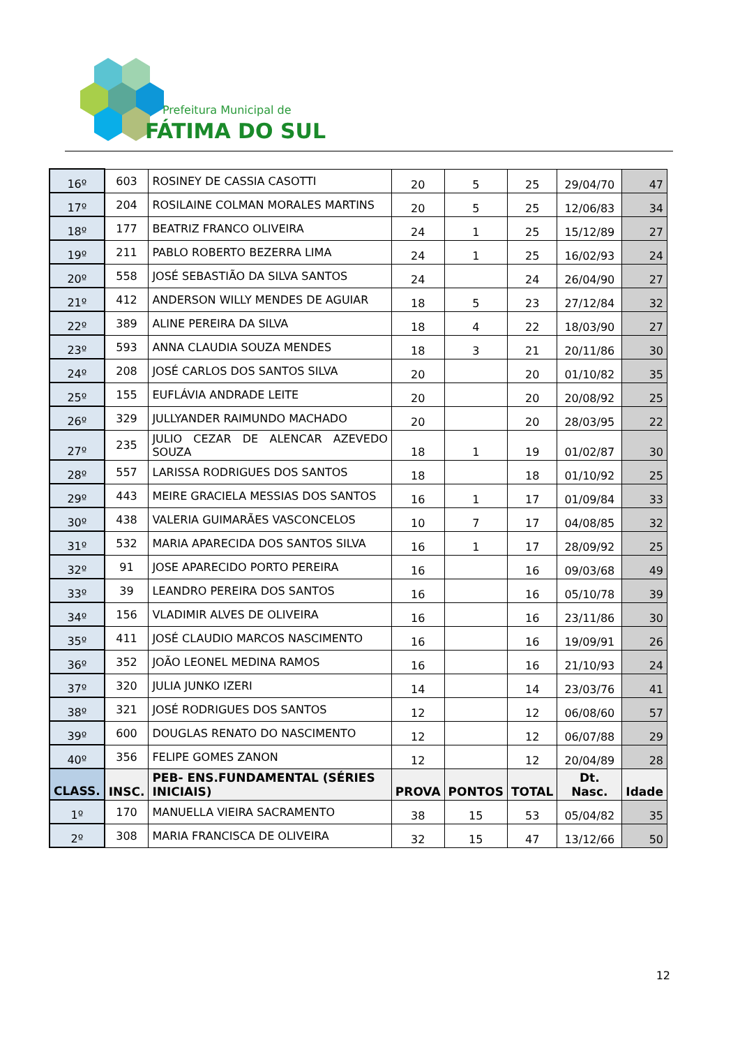Prefeitura Municipal de
FÁTIMA DO SUL
| 16º | 603 | ROSINEY DE CASSIA CASOTTI | 20 | 5 | 25 | 29/04/70 | 47 |
| 17º | 204 | ROSILAINE COLMAN MORALES MARTINS | 20 | 5 | 25 | 12/06/83 | 34 |
| 18º | 177 | BEATRIZ FRANCO OLIVEIRA | 24 | 1 | 25 | 15/12/89 | 27 |
| 19º | 211 | PABLO ROBERTO BEZERRA LIMA | 24 | 1 | 25 | 16/02/93 | 24 |
| 20º | 558 | JOSÉ SEBASTIÃO DA SILVA SANTOS | 24 | | 24 | 26/04/90 | 27 |
| 21º | 412 | ANDERSON WILLY MENDES DE AGUIAR | 18 | 5 | 23 | 27/12/84 | 32 |
| 22º | 389 | ALINE PEREIRA DA SILVA | 18 | 4 | 22 | 18/03/90 | 27 |
| 23º | 593 | ANNA CLAUDIA SOUZA MENDES | 18 | 3 | 21 | 20/11/86 | 30 |
| 24º | 208 | JOSÉ CARLOS DOS SANTOS SILVA | 20 | | 20 | 01/10/82 | 35 |
| 25º | 155 | EUFLÁVIA ANDRADE LEITE | 20 | | 20 | 20/08/92 | 25 |
| 26º | 329 | JULLYANDER RAIMUNDO MACHADO | 20 | | 20 | 28/03/95 | 22 |
| 27º | 235 | JULIO CEZAR DE ALENCAR AZEVEDO SOUZA | 18 | 1 | 19 | 01/02/87 | 30 |
| 28º | 557 | LARISSA RODRIGUES DOS SANTOS | 18 | | 18 | 01/10/92 | 25 |
| 29º | 443 | MEIRE GRACIELA MESSIAS DOS SANTOS | 16 | 1 | 17 | 01/09/84 | 33 |
| 30º | 438 | VALERIA GUIMARÃES VASCONCELOS | 10 | 7 | 17 | 04/08/85 | 32 |
| 31º | 532 | MARIA APARECIDA DOS SANTOS SILVA | 16 | 1 | 17 | 28/09/92 | 25 |
| 32º | 91 | JOSE APARECIDO PORTO PEREIRA | 16 | | 16 | 09/03/68 | 49 |
| 33º | 39 | LEANDRO PEREIRA DOS SANTOS | 16 | | 16 | 05/10/78 | 39 |
| 34º | 156 | VLADIMIR ALVES DE OLIVEIRA | 16 | | 16 | 23/11/86 | 30 |
| 35º | 411 | JOSÉ CLAUDIO MARCOS NASCIMENTO | 16 | | 16 | 19/09/91 | 26 |
| 36º | 352 | JOÃO LEONEL MEDINA RAMOS | 16 | | 16 | 21/10/93 | 24 |
| 37º | 320 | JULIA JUNKO IZERI | 14 | | 14 | 23/03/76 | 41 |
| 38º | 321 | JOSÉ RODRIGUES DOS SANTOS | 12 | | 12 | 06/08/60 | 57 |
| 39º | 600 | DOUGLAS RENATO DO NASCIMENTO | 12 | | 12 | 06/07/88 | 29 |
| 40º | 356 | FELIPE GOMES ZANON | 12 | | 12 | 20/04/89 | 28 |
| CLASS. | INSC. | PEB- ENS.FUNDAMENTAL (SÉRIES INICIAIS) | PROVA | PONTOS | TOTAL | Dt. Nasc. | Idade |
| 1º | 170 | MANUELLA VIEIRA SACRAMENTO | 38 | 15 | 53 | 05/04/82 | 35 |
| 2º | 308 | MARIA FRANCISCA DE OLIVEIRA | 32 | 15 | 47 | 13/12/66 | 50 |
12